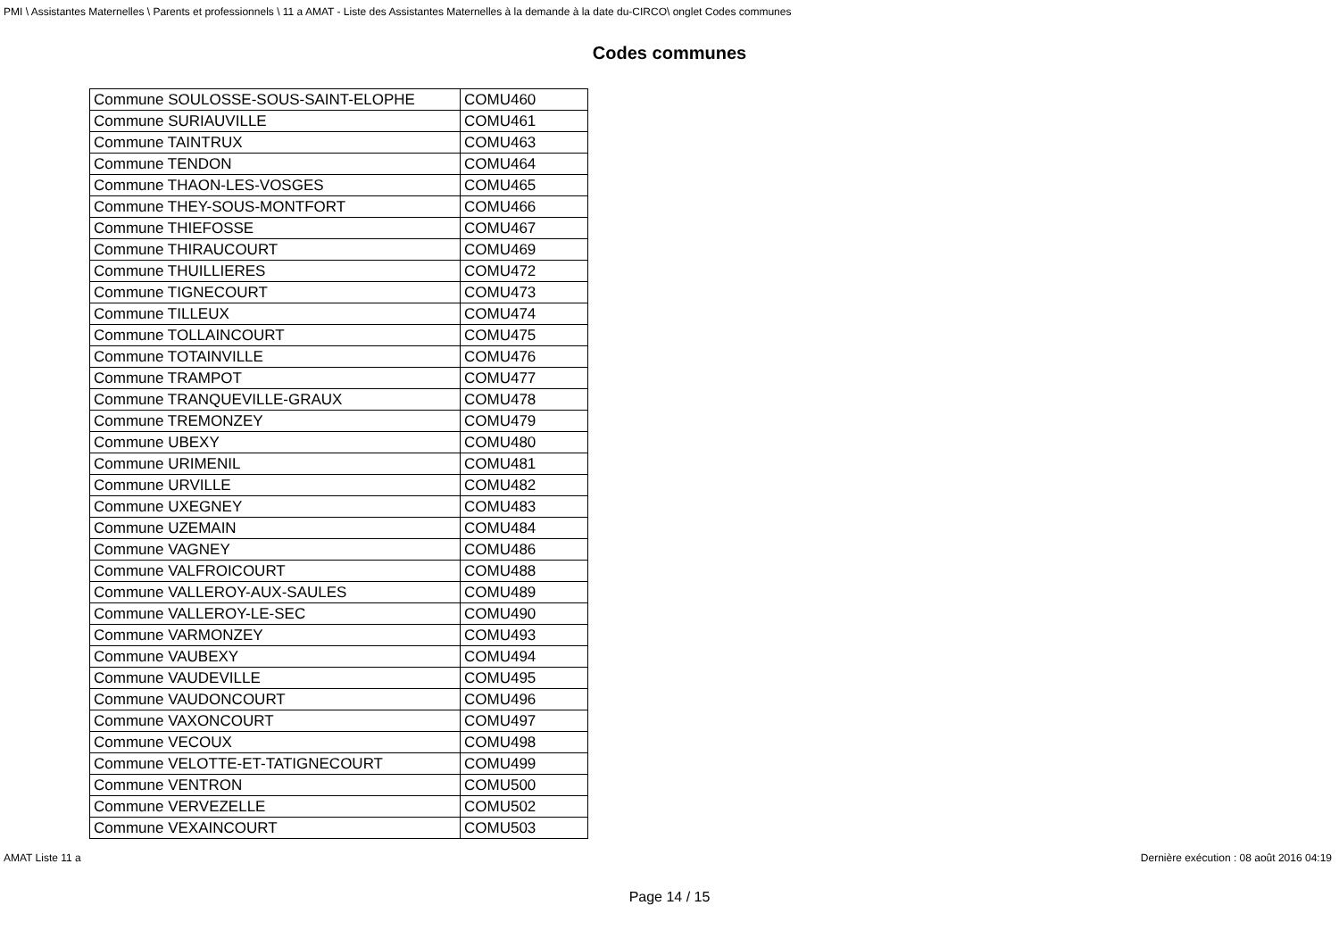PMI \ Assistantes Maternelles \ Parents et professionnels \ 11 a AMAT - Liste des Assistantes Maternelles à la demande à la date du-CIRCO\ onglet Codes communes
Codes communes
| Commune SOULOSSE-SOUS-SAINT-ELOPHE | COMU460 |
| Commune SURIAUVILLE | COMU461 |
| Commune TAINTRUX | COMU463 |
| Commune TENDON | COMU464 |
| Commune THAON-LES-VOSGES | COMU465 |
| Commune THEY-SOUS-MONTFORT | COMU466 |
| Commune THIEFOSSE | COMU467 |
| Commune THIRAUCOURT | COMU469 |
| Commune THUILLIERES | COMU472 |
| Commune TIGNECOURT | COMU473 |
| Commune TILLEUX | COMU474 |
| Commune TOLLAINCOURT | COMU475 |
| Commune TOTAINVILLE | COMU476 |
| Commune TRAMPOT | COMU477 |
| Commune TRANQUEVILLE-GRAUX | COMU478 |
| Commune TREMONZEY | COMU479 |
| Commune UBEXY | COMU480 |
| Commune URIMENIL | COMU481 |
| Commune URVILLE | COMU482 |
| Commune UXEGNEY | COMU483 |
| Commune UZEMAIN | COMU484 |
| Commune VAGNEY | COMU486 |
| Commune VALFROICOURT | COMU488 |
| Commune VALLEROY-AUX-SAULES | COMU489 |
| Commune VALLEROY-LE-SEC | COMU490 |
| Commune VARMONZEY | COMU493 |
| Commune VAUBEXY | COMU494 |
| Commune VAUDEVILLE | COMU495 |
| Commune VAUDONCOURT | COMU496 |
| Commune VAXONCOURT | COMU497 |
| Commune VECOUX | COMU498 |
| Commune VELOTTE-ET-TATIGNECOURT | COMU499 |
| Commune VENTRON | COMU500 |
| Commune VERVEZELLE | COMU502 |
| Commune VEXAINCOURT | COMU503 |
AMAT Liste 11 a Dernière exécution : 08 août 2016 04:19
Page 14 / 15